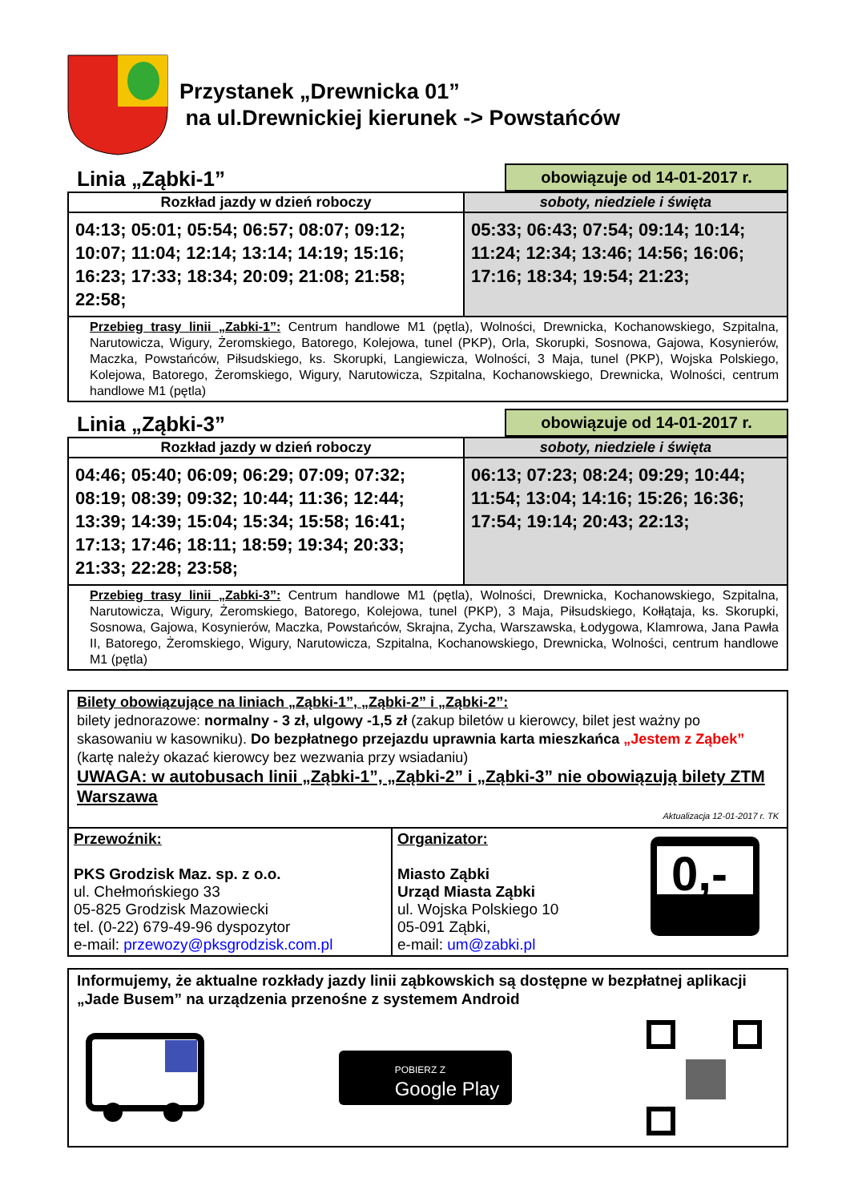Przystanek „Drewnicka 01”
na ul.Drewnickiej kierunek -> Powstańców
Linia „Ząbki-1”
obowiązuje od 14-01-2017 r.
| Rozkład jazdy w dzień roboczy | soboty, niedziele i święta |
| --- | --- |
| 04:13; 05:01; 05:54; 06:57; 08:07; 09:12; 10:07; 11:04; 12:14; 13:14; 14:19; 15:16; 16:23; 17:33; 18:34; 20:09; 21:08; 21:58; 22:58; | 05:33; 06:43; 07:54; 09:14; 10:14; 11:24; 12:34; 13:46; 14:56; 16:06; 17:16; 18:34; 19:54; 21:23; |
| Przebieg trasy linii „Zabki-1”: Centrum handlowe M1 (pętla), Wolności, Drewnicka, Kochanowskiego, Szpitalna, Narutowicza, Wigury, Żeromskiego, Batorego, Kolejowa, tunel (PKP), Orla, Skorupki, Sosnowa, Gajowa, Kosynierów, Maczka, Powstańców, Piłsudskiego, ks. Skorupki, Langiewicza, Wolności, 3 Maja, tunel (PKP), Wojska Polskiego, Kolejowa, Batorego, Żeromskiego, Wigury, Narutowicza, Szpitalna, Kochanowskiego, Drewnicka, Wolności, centrum handlowe M1 (pętla) | |
Linia „Ząbki-3”
obowiązuje od 14-01-2017 r.
| Rozkład jazdy w dzień roboczy | soboty, niedziele i święta |
| --- | --- |
| 04:46; 05:40; 06:09; 06:29; 07:09; 07:32; 08:19; 08:39; 09:32; 10:44; 11:36; 12:44; 13:39; 14:39; 15:04; 15:34; 15:58; 16:41; 17:13; 17:46; 18:11; 18:59; 19:34; 20:33; 21:33; 22:28; 23:58; | 06:13; 07:23; 08:24; 09:29; 10:44; 11:54; 13:04; 14:16; 15:26; 16:36; 17:54; 19:14; 20:43; 22:13; |
| Przebieg trasy linii „Zabki-3”: Centrum handlowe M1 (pętla), Wolności, Drewnicka, Kochanowskiego, Szpitalna, Narutowicza, Wigury, Żeromskiego, Batorego, Kolejowa, tunel (PKP), 3 Maja, Piłsudskiego, Kołłątaja, ks. Skorupki, Sosnowa, Gajowa, Kosynierów, Maczka, Powstańców, Skrajna, Zycha, Warszawska, Łodygowa, Klamrowa, Jana Pawła II, Batorego, Żeromskiego, Wigury, Narutowicza, Szpitalna, Kochanowskiego, Drewnicka, Wolności, centrum handlowe M1 (pętla) | |
Bilety obowiązujące na liniach „Ząbki-1”, „Ząbki-2” i „Ząbki-2”:
bilety jednorazowe: normalny - 3 zł, ulgowy -1,5 zł (zakup biletów u kierowcy, bilet jest ważny po skasowaniu w kasowniku). Do bezpłatnego przejazdu uprawnia karta mieszkańca „Jestem z Ząbek” (kartę należy okazać kierowcy bez wezwania przy wsiadaniu)
UWAGA: w autobusach linii „Ząbki-1”, „Ząbki-2” i „Ząbki-3” nie obowiązują bilety ZTM Warszawa
Aktualizacja 12-01-2017 r. TK
Przewoźnik:
PKS Grodzisk Maz. sp. z o.o.
ul. Chełmońskiego 33
05-825 Grodzisk Mazowiecki
tel. (0-22) 679-49-96 dyspozytor
e-mail: przewozy@pksgrodzisk.com.pl
Organizator:
Miasto Ząbki
Urząd Miasta Ząbki
ul. Wojska Polskiego 10
05-091 Ząbki,
e-mail: um@zabki.pl
0,-
Informujemy, że aktualne rozkłady jazdy linii ząbkowskich są dostępne w bezpłatnej aplikacji „Jade Busem” na urządzenia przenośne z systemem Android
POBIERZ Z
Google Play